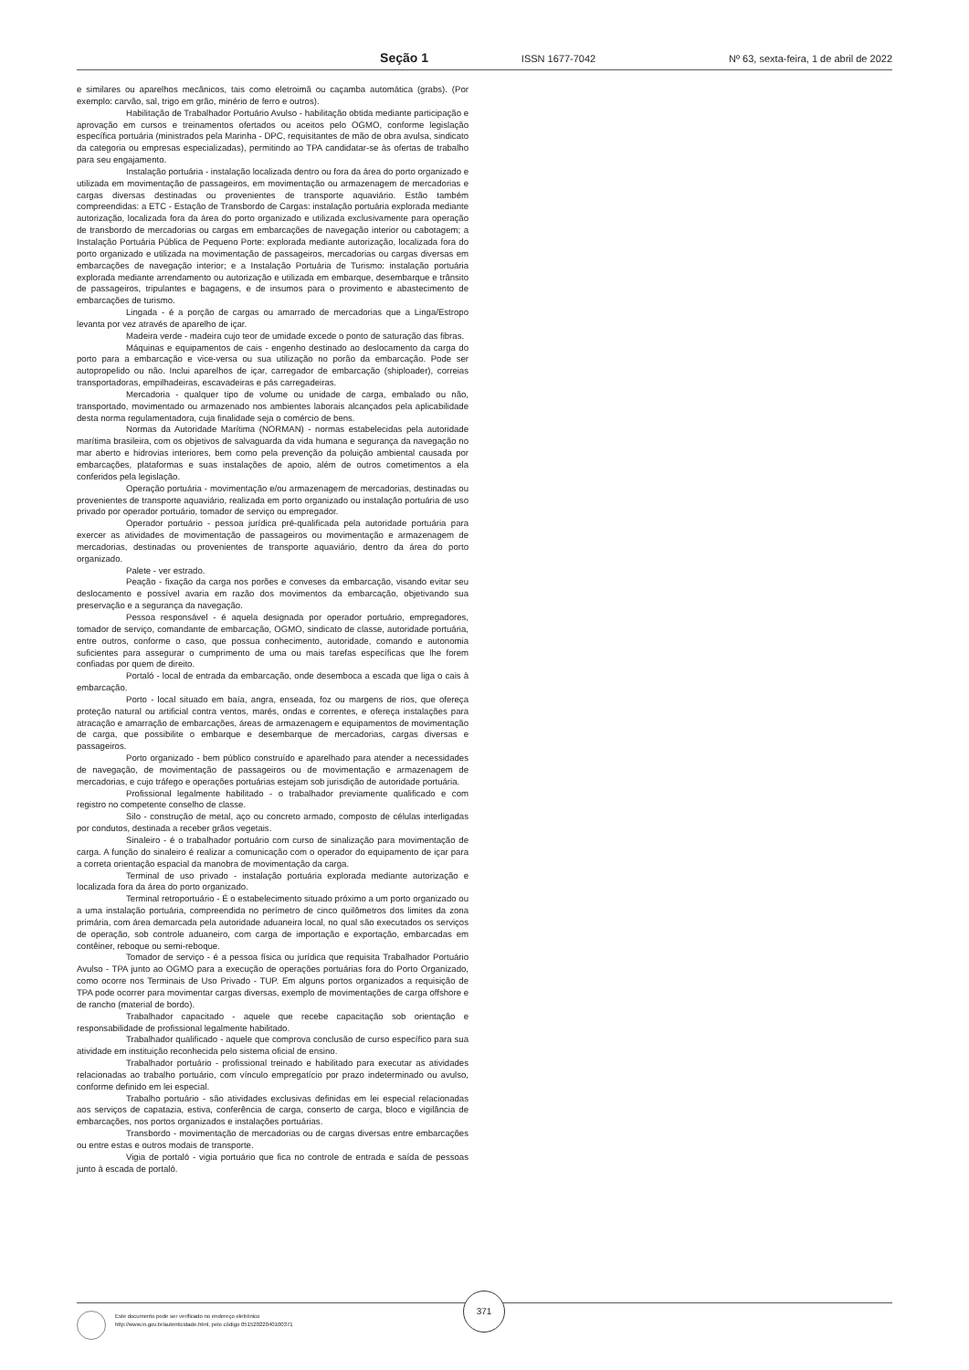Seção 1 ISSN 1677-7042 Nº 63, sexta-feira, 1 de abril de 2022
e similares ou aparelhos mecânicos, tais como eletroimã ou caçamba automática (grabs). (Por exemplo: carvão, sal, trigo em grão, minério de ferro e outros).
Habilitação de Trabalhador Portuário Avulso - habilitação obtida mediante participação e aprovação em cursos e treinamentos ofertados ou aceitos pelo OGMO, conforme legislação específica portuária (ministrados pela Marinha - DPC, requisitantes de mão de obra avulsa, sindicato da categoria ou empresas especializadas), permitindo ao TPA candidatar-se às ofertas de trabalho para seu engajamento.
Instalação portuária - instalação localizada dentro ou fora da área do porto organizado e utilizada em movimentação de passageiros, em movimentação ou armazenagem de mercadorias e cargas diversas destinadas ou provenientes de transporte aquaviário. Estão também compreendidas: a ETC - Estação de Transbordo de Cargas: instalação portuária explorada mediante autorização, localizada fora da área do porto organizado e utilizada exclusivamente para operação de transbordo de mercadorias ou cargas em embarcações de navegação interior ou cabotagem; a Instalação Portuária Pública de Pequeno Porte: explorada mediante autorização, localizada fora do porto organizado e utilizada na movimentação de passageiros, mercadorias ou cargas diversas em embarcações de navegação interior; e a Instalação Portuária de Turismo: instalação portuária explorada mediante arrendamento ou autorização e utilizada em embarque, desembarque e trânsito de passageiros, tripulantes e bagagens, e de insumos para o provimento e abastecimento de embarcações de turismo.
Lingada - é a porção de cargas ou amarrado de mercadorias que a Linga/Estropo levanta por vez através de aparelho de içar.
Madeira verde - madeira cujo teor de umidade excede o ponto de saturação das fibras.
Máquinas e equipamentos de cais - engenho destinado ao deslocamento da carga do porto para a embarcação e vice-versa ou sua utilização no porão da embarcação. Pode ser autopropelido ou não. Inclui aparelhos de içar, carregador de embarcação (shiploader), correias transportadoras, empilhadeiras, escavadeiras e pás carregadeiras.
Mercadoria - qualquer tipo de volume ou unidade de carga, embalado ou não, transportado, movimentado ou armazenado nos ambientes laborais alcançados pela aplicabilidade desta norma regulamentadora, cuja finalidade seja o comércio de bens.
Normas da Autoridade Marítima (NORMAN) - normas estabelecidas pela autoridade marítima brasileira, com os objetivos de salvaguarda da vida humana e segurança da navegação no mar aberto e hidrovias interiores, bem como pela prevenção da poluição ambiental causada por embarcações, plataformas e suas instalações de apoio, além de outros cometimentos a ela conferidos pela legislação.
Operação portuária - movimentação e/ou armazenagem de mercadorias, destinadas ou provenientes de transporte aquaviário, realizada em porto organizado ou instalação portuária de uso privado por operador portuário, tomador de serviço ou empregador.
Operador portuário - pessoa jurídica pré-qualificada pela autoridade portuária para exercer as atividades de movimentação de passageiros ou movimentação e armazenagem de mercadorias, destinadas ou provenientes de transporte aquaviário, dentro da área do porto organizado.
Palete - ver estrado.
Peação - fixação da carga nos porões e conveses da embarcação, visando evitar seu deslocamento e possível avaria em razão dos movimentos da embarcação, objetivando sua preservação e a segurança da navegação.
Pessoa responsável - é aquela designada por operador portuário, empregadores, tomador de serviço, comandante de embarcação, OGMO, sindicato de classe, autoridade portuária, entre outros, conforme o caso, que possua conhecimento, autoridade, comando e autonomia suficientes para assegurar o cumprimento de uma ou mais tarefas específicas que lhe forem confiadas por quem de direito.
Portaló - local de entrada da embarcação, onde desemboca a escada que liga o cais à embarcação.
Porto - local situado em baía, angra, enseada, foz ou margens de rios, que ofereça proteção natural ou artificial contra ventos, marés, ondas e correntes, e ofereça instalações para atracação e amarração de embarcações, áreas de armazenagem e equipamentos de movimentação de carga, que possibilite o embarque e desembarque de mercadorias, cargas diversas e passageiros.
Porto organizado - bem público construído e aparelhado para atender a necessidades de navegação, de movimentação de passageiros ou de movimentação e armazenagem de mercadorias, e cujo tráfego e operações portuárias estejam sob jurisdição de autoridade portuária.
Profissional legalmente habilitado - o trabalhador previamente qualificado e com registro no competente conselho de classe.
Silo - construção de metal, aço ou concreto armado, composto de células interligadas por condutos, destinada a receber grãos vegetais.
Sinaleiro - é o trabalhador portuário com curso de sinalização para movimentação de carga. A função do sinaleiro é realizar a comunicação com o operador do equipamento de içar para a correta orientação espacial da manobra de movimentação da carga.
Terminal de uso privado - instalação portuária explorada mediante autorização e localizada fora da área do porto organizado.
Terminal retroportuário - É o estabelecimento situado próximo a um porto organizado ou a uma instalação portuária, compreendida no perímetro de cinco quilômetros dos limites da zona primária, com área demarcada pela autoridade aduaneira local, no qual são executados os serviços de operação, sob controle aduaneiro, com carga de importação e exportação, embarcadas em contêiner, reboque ou semi-reboque.
Tomador de serviço - é a pessoa física ou jurídica que requisita Trabalhador Portuário Avulso - TPA junto ao OGMO para a execução de operações portuárias fora do Porto Organizado, como ocorre nos Terminais de Uso Privado - TUP. Em alguns portos organizados a requisição de TPA pode ocorrer para movimentar cargas diversas, exemplo de movimentações de carga offshore e de rancho (material de bordo).
Trabalhador capacitado - aquele que recebe capacitação sob orientação e responsabilidade de profissional legalmente habilitado.
Trabalhador qualificado - aquele que comprova conclusão de curso específico para sua atividade em instituição reconhecida pelo sistema oficial de ensino.
Trabalhador portuário - profissional treinado e habilitado para executar as atividades relacionadas ao trabalho portuário, com vínculo empregatício por prazo indeterminado ou avulso, conforme definido em lei especial.
Trabalho portuário - são atividades exclusivas definidas em lei especial relacionadas aos serviços de capatazia, estiva, conferência de carga, conserto de carga, bloco e vigilância de embarcações, nos portos organizados e instalações portuárias.
Transbordo - movimentação de mercadorias ou de cargas diversas entre embarcações ou entre estas e outros modais de transporte.
Vigia de portaló - vigia portuário que fica no controle de entrada e saída de pessoas junto à escada de portaló.
Este documento pode ser verificado no endereço eletrônico
http://www.in.gov.br/autenticidade.html, pelo código 05152022040100371
371